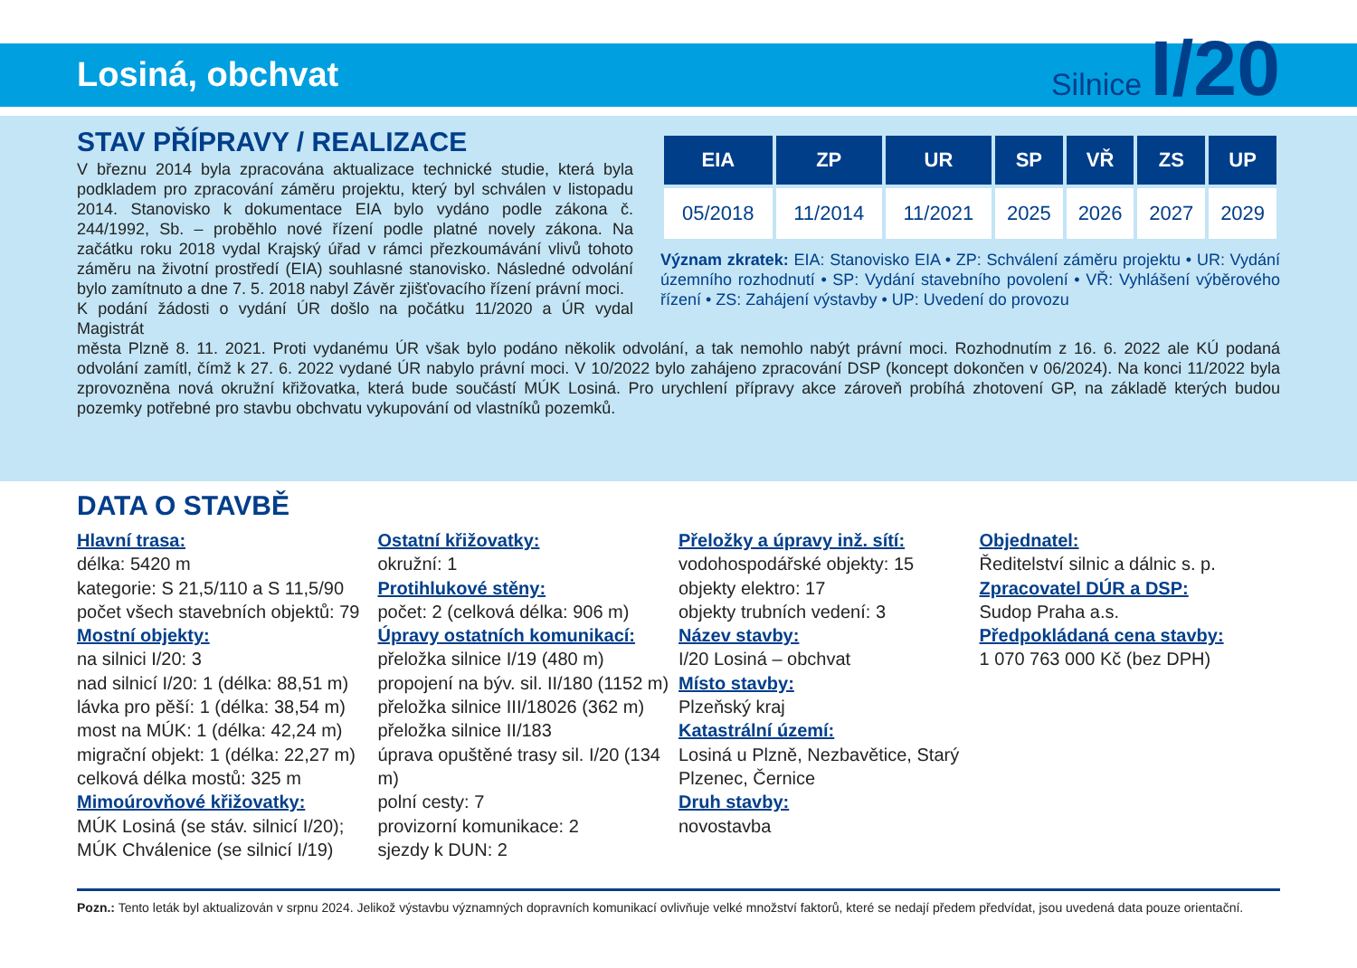Losiná, obchvat
Silnice I/20
STAV PŘÍPRAVY / REALIZACE
V březnu 2014 byla zpracována aktualizace technické studie, která byla podkladem pro zpracování záměru projektu, který byl schválen v listopadu 2014. Stanovisko k dokumentace EIA bylo vydáno podle zákona č. 244/1992, Sb. – proběhlo nové řízení podle platné novely zákona. Na začátku roku 2018 vydal Krajský úřad v rámci přezkoumávání vlivů tohoto záměru na životní prostředí (EIA) souhlasné stanovisko. Následné odvolání bylo zamítnuto a dne 7. 5. 2018 nabyl Závěr zjišťovacího řízení právní moci.
K podání žádosti o vydání ÚR došlo na počátku 11/2020 a ÚR vydal Magistrát
| EIA | ZP | UR | SP | VŘ | ZS | UP |
| --- | --- | --- | --- | --- | --- | --- |
| 05/2018 | 11/2014 | 11/2021 | 2025 | 2026 | 2027 | 2029 |
Význam zkratek: EIA: Stanovisko EIA • ZP: Schválení záměru projektu • UR: Vydání územního rozhodnutí • SP: Vydání stavebního povolení • VŘ: Vyhlášení výběrového řízení • ZS: Zahájení výstavby • UP: Uvedení do provozu
města Plzně 8. 11. 2021. Proti vydanému ÚR však bylo podáno několik odvolání, a tak nemohlo nabýt právní moci. Rozhodnutím z 16. 6. 2022 ale KÚ podaná odvolání zamítl, čímž k 27. 6. 2022 vydané ÚR nabylo právní moci. V 10/2022 bylo zahájeno zpracování DSP (koncept dokončen v 06/2024). Na konci 11/2022 byla zprovozněna nová okružní křižovatka, která bude součástí MÚK Losiná. Pro urychlení přípravy akce zároveň probíhá zhotovení GP, na základě kterých budou pozemky potřebné pro stavbu obchvatu vykupování od vlastníků pozemků.
DATA O STAVBĚ
Hlavní trasa:
délka: 5420 m
kategorie: S 21,5/110 a S 11,5/90
počet všech stavebních objektů: 79
Mostní objekty:
na silnici I/20: 3
nad silnicí I/20: 1 (délka: 88,51 m)
lávka pro pěší: 1 (délka: 38,54 m)
most na MÚK: 1 (délka: 42,24 m)
migrační objekt: 1 (délka: 22,27 m)
celková délka mostů: 325 m
Mimoúrovňové křižovatky:
MÚK Losiná (se stáv. silnicí I/20);
MÚK Chválenice (se silnicí I/19)
Ostatní křižovatky:
okružní: 1
Protihlukové stěny:
počet: 2 (celková délka: 906 m)
Úpravy ostatních komunikací:
přeložka silnice I/19 (480 m)
propojení na býv. sil. II/180 (1152 m)
přeložka silnice III/18026 (362 m)
přeložka silnice II/183
úprava opuštěné trasy sil. I/20 (134 m)
polní cesty: 7
provizorní komunikace: 2
sjezdy k DUN: 2
Přeložky a úpravy inž. sítí:
vodohospodářské objekty: 15
objekty elektro: 17
objekty trubních vedení: 3
Název stavby:
I/20 Losiná – obchvat
Místo stavby:
Plzeňský kraj
Katastrální území:
Losiná u Plzně, Nezbavětice, Starý Plzenec, Černice
Druh stavby:
novostavba
Objednatel:
Ředitelství silnic a dálnic s. p.
Zpracovatel DÚR a DSP:
Sudop Praha a.s.
Předpokládaná cena stavby:
1 070 763 000 Kč (bez DPH)
Pozn.: Tento leták byl aktualizován v srpnu 2024. Jelikož výstavbu významných dopravních komunikací ovlivňuje velké množství faktorů, které se nedají předem předvídat, jsou uvedená data pouze orientační.